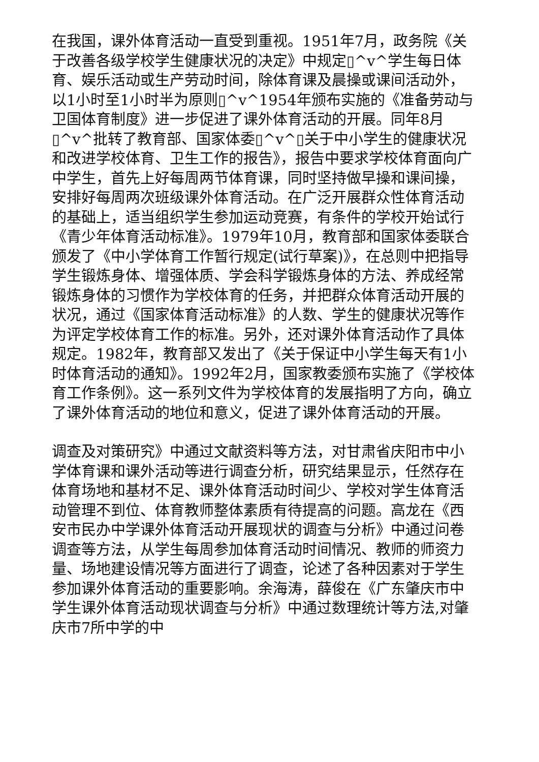在我国，课外体育活动一直受到重视。1951年7月，政务院《关于改善各级学校学生健康状况的决定》中规定▯^v^学生每日体育、娱乐活动或生产劳动时间，除体育课及晨操或课间活动外，以1小时至1小时半为原则▯^v^1954年颁布实施的《准备劳动与卫国体育制度》进一步促进了课外体育活动的开展。同年8月▯^v^批转了教育部、国家体委▯^v^▯关于中小学生的健康状况和改进学校体育、卫生工作的报告》，报告中要求学校体育面向广中学生，首先上好每周两节体育课，同时坚持做早操和课间操，安排好每周两次班级课外体育活动。在广泛开展群众性体育活动的基础上，适当组织学生参加运动竞赛，有条件的学校开始试行《青少年体育活动标准》。1979年10月，教育部和国家体委联合颁发了《中小学体育工作暂行规定(试行草案)》，在总则中把指导学生锻炼身体、增强体质、学会科学锻炼身体的方法、养成经常锻炼身体的习惯作为学校体育的任务，并把群众体育活动开展的状况，通过《国家体育活动标准》的人数、学生的健康状况等作为评定学校体育工作的标准。另外，还对课外体育活动作了具体规定。1982年，教育部又发出了《关于保证中小学生每天有1小时体育活动的通知》。1992年2月，国家教委颁布实施了《学校体育工作条例》。这一系列文件为学校体育的发展指明了方向，确立了课外体育活动的地位和意义，促进了课外体育活动的开展。
调查及对策研究》中通过文献资料等方法，对甘肃省庆阳市中小学体育课和课外活动等进行调查分析，研究结果显示，任然存在体育场地和基材不足、课外体育活动时间少、学校对学生体育活动管理不到位、体育教师整体素质有待提高的问题。高龙在《西安市民办中学课外体育活动开展现状的调查与分析》中通过问卷调查等方法，从学生每周参加体育活动时间情况、教师的师资力量、场地建设情况等方面进行了调查，论述了各种因素对于学生参加课外体育活动的重要影响。余海涛，薛俊在《广东肇庆市中学生课外体育活动现状调查与分析》中通过数理统计等方法,对肇庆市7所中学的中